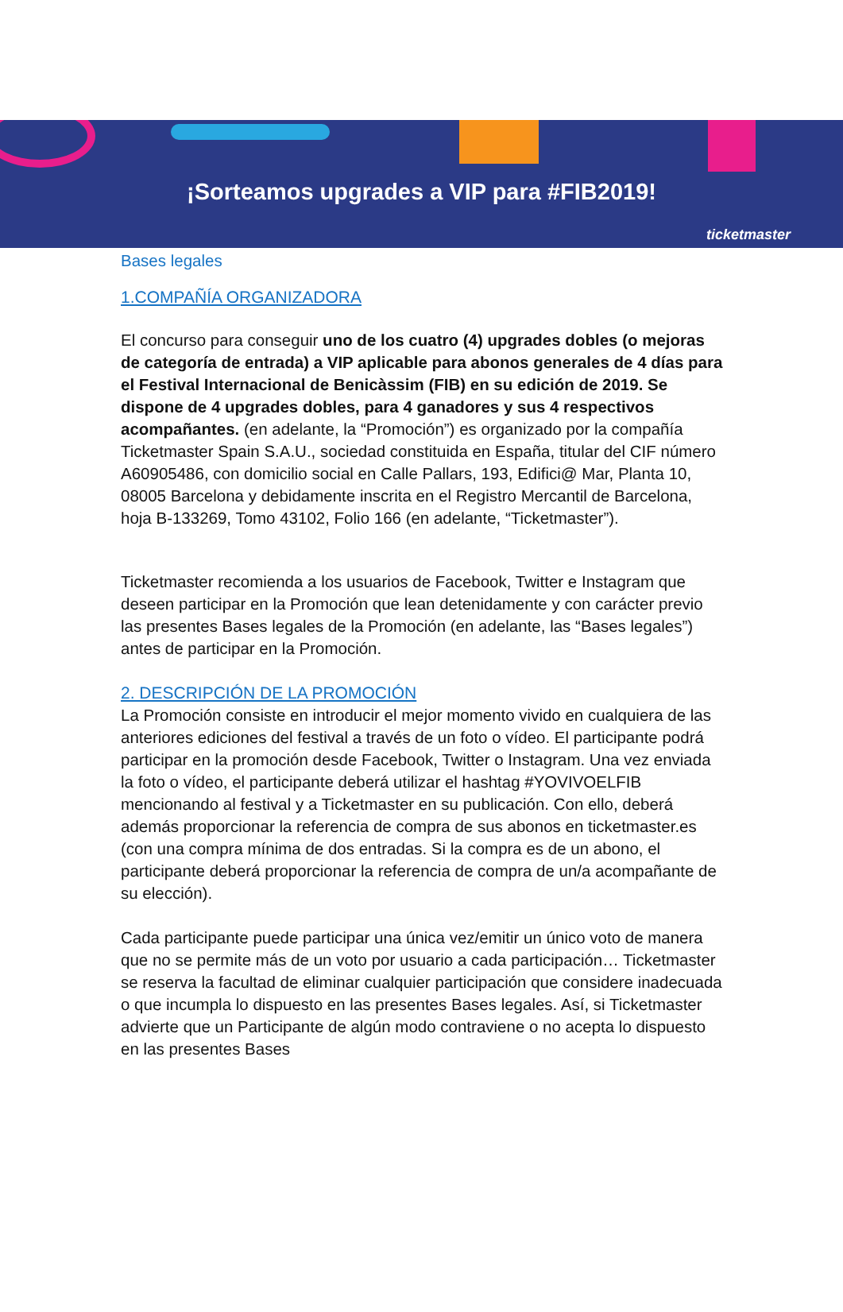¡Sorteamos upgrades a VIP para #FIB2019!
ticketmaster
Bases legales
1.COMPAÑÍA ORGANIZADORA
El concurso para conseguir uno de los cuatro (4) upgrades dobles (o mejoras de categoría de entrada) a VIP aplicable para abonos generales de 4 días para el Festival Internacional de Benicàssim (FIB) en su edición de 2019. Se dispone de 4 upgrades dobles, para 4 ganadores y sus 4 respectivos acompañantes. (en adelante, la “Promoción”) es organizado por la compañía Ticketmaster Spain S.A.U., sociedad constituida en España, titular del CIF número A60905486, con domicilio social en Calle Pallars, 193, Edifici@ Mar, Planta 10, 08005 Barcelona y debidamente inscrita en el Registro Mercantil de Barcelona, hoja B-133269, Tomo 43102, Folio 166 (en adelante, “Ticketmaster”).
Ticketmaster recomienda a los usuarios de Facebook, Twitter e Instagram que deseen participar en la Promoción que lean detenidamente y con carácter previo las presentes Bases legales de la Promoción (en adelante, las “Bases legales”) antes de participar en la Promoción.
2. DESCRIPCIÓN DE LA PROMOCIÓN
La Promoción consiste en introducir el mejor momento vivido en cualquiera de las anteriores ediciones del festival a través de un foto o vídeo. El participante podrá participar en la promoción desde Facebook, Twitter o Instagram. Una vez enviada la foto o vídeo, el participante deberá utilizar el hashtag #YOVIVOELFIB mencionando al festival y a Ticketmaster en su publicación. Con ello, deberá además proporcionar la referencia de compra de sus abonos en ticketmaster.es (con una compra mínima de dos entradas. Si la compra es de un abono, el participante deberá proporcionar la referencia de compra de un/a acompañante de su elección).
Cada participante puede participar una única vez/emitir un único voto de manera que no se permite más de un voto por usuario a cada participación… Ticketmaster se reserva la facultad de eliminar cualquier participación que considere inadecuada o que incumpla lo dispuesto en las presentes Bases legales. Así, si Ticketmaster advierte que un Participante de algún modo contraviene o no acepta lo dispuesto en las presentes Bases